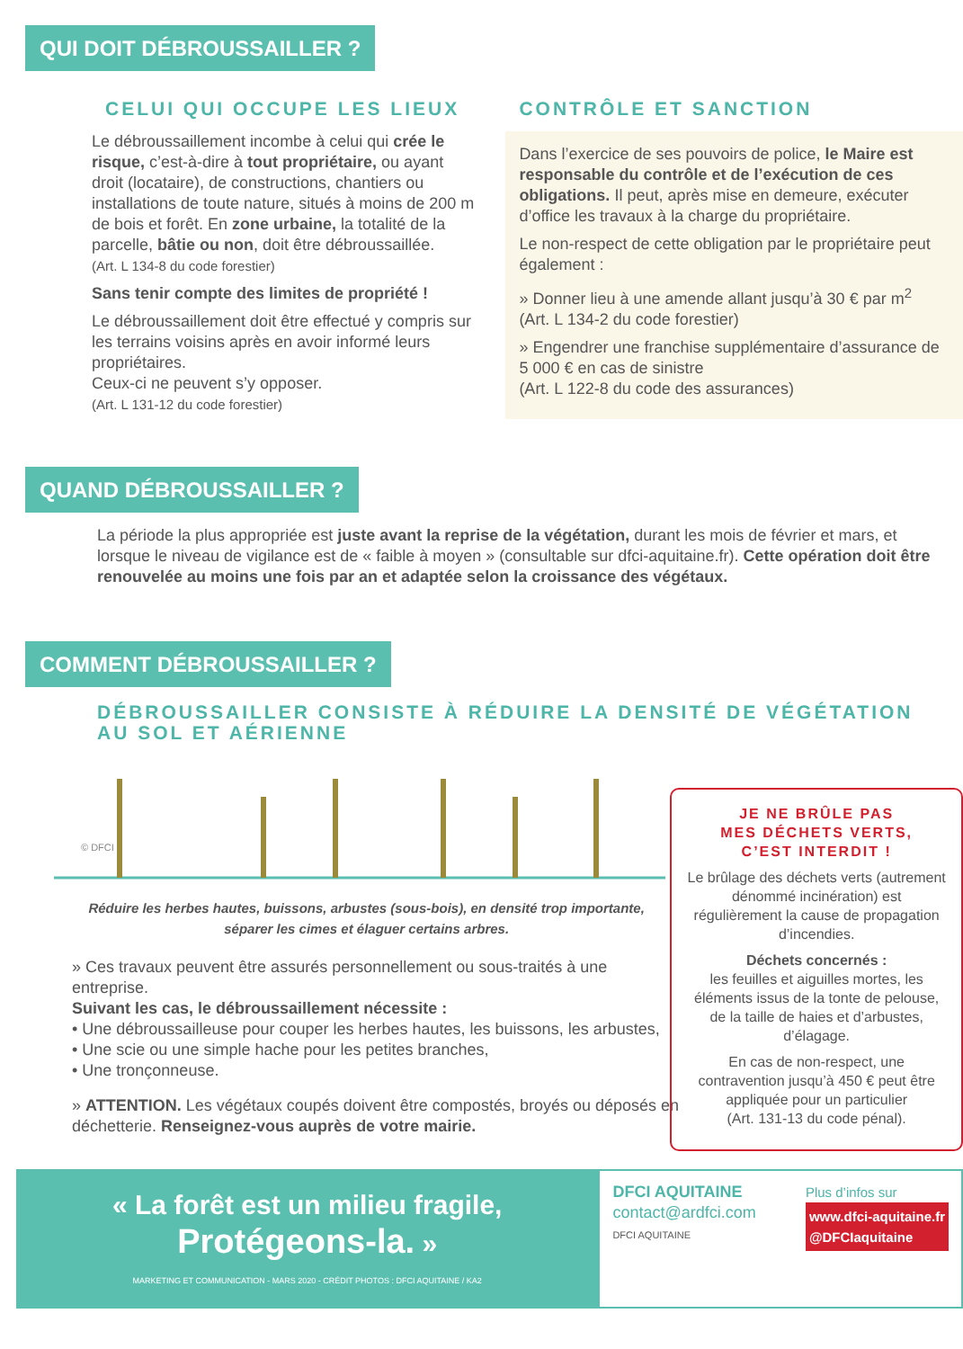QUI DOIT DÉBROUSSAILLER ?
CELUI QUI OCCUPE LES LIEUX
Le débroussaillement incombe à celui qui crée le risque, c’est-à-dire à tout propriétaire, ou ayant droit (locataire), de constructions, chantiers ou installations de toute nature, situés à moins de 200 m de bois et forêt. En zone urbaine, la totalité de la parcelle, bâtie ou non, doit être débroussaillée.
(Art. L 134-8 du code forestier)
Sans tenir compte des limites de propriété !
Le débroussaillement doit être effectué y compris sur les terrains voisins après en avoir informé leurs propriétaires.
Ceux-ci ne peuvent s’y opposer.
(Art. L 131-12 du code forestier)
CONTRÔLE ET SANCTION
Dans l’exercice de ses pouvoirs de police, le Maire est responsable du contrôle et de l’exécution de ces obligations. Il peut, après mise en demeure, exécuter d’office les travaux à la charge du propriétaire.
Le non-respect de cette obligation par le propriétaire peut également :
» Donner lieu à une amende allant jusqu’à 30 € par m<sup>2</sup>
(Art. L 134-2 du code forestier)
» Engendrer une franchise supplémentaire d’assurance de 5 000 € en cas de sinistre
(Art. L 122-8 du code des assurances)
QUAND DÉBROUSSAILLER ?
La période la plus appropriée est juste avant la reprise de la végétation, durant les mois de février et mars, et lorsque le niveau de vigilance est de « faible à moyen » (consultable sur dfci-aquitaine.fr). Cette opération doit être renouvelée au moins une fois par an et adaptée selon la croissance des végétaux.
COMMENT DÉBROUSSAILLER ?
DÉBROUSSAILLER CONSISTE À RÉDUIRE LA DENSITÉ DE VÉGÉTATION
AU SOL ET AÉRIENNE
© DFCI
Réduire les herbes hautes, buissons, arbustes (sous-bois), en densité trop importante,
séparer les cimes et élaguer certains arbres.
» Ces travaux peuvent être assurés personnellement ou sous-traités à une entreprise.
Suivant les cas, le débroussaillement nécessite :
• Une débroussailleuse pour couper les herbes hautes, les buissons, les arbustes,
• Une scie ou une simple hache pour les petites branches,
• Une tronçonneuse.
» ATTENTION. Les végétaux coupés doivent être compostés, broyés ou déposés en déchetterie. Renseignez-vous auprès de votre mairie.
JE NE BRÛLE PAS
MES DÉCHETS VERTS,
C’EST INTERDIT !
Le brûlage des déchets verts (autrement dénommé incinération) est régulièrement la cause de propagation d’incendies.
Déchets concernés :
les feuilles et aiguilles mortes, les éléments issus de la tonte de pelouse, de la taille de haies et d’arbustes, d’élagage.
En cas de non-respect, une contravention jusqu’à 450 € peut être appliquée pour un particulier
(Art. 131-13 du code pénal).
« La forêt est un milieu fragile,
Protégeons-la. »
MARKETING ET COMMUNICATION - MARS 2020 - CRÉDIT PHOTOS : DFCI AQUITAINE / KA2
DFCI AQUITAINE
contact@ardfci.com
DFCI AQUITAINE
Plus d’infos sur
www.dfci-aquitaine.fr
@DFCIaquitaine